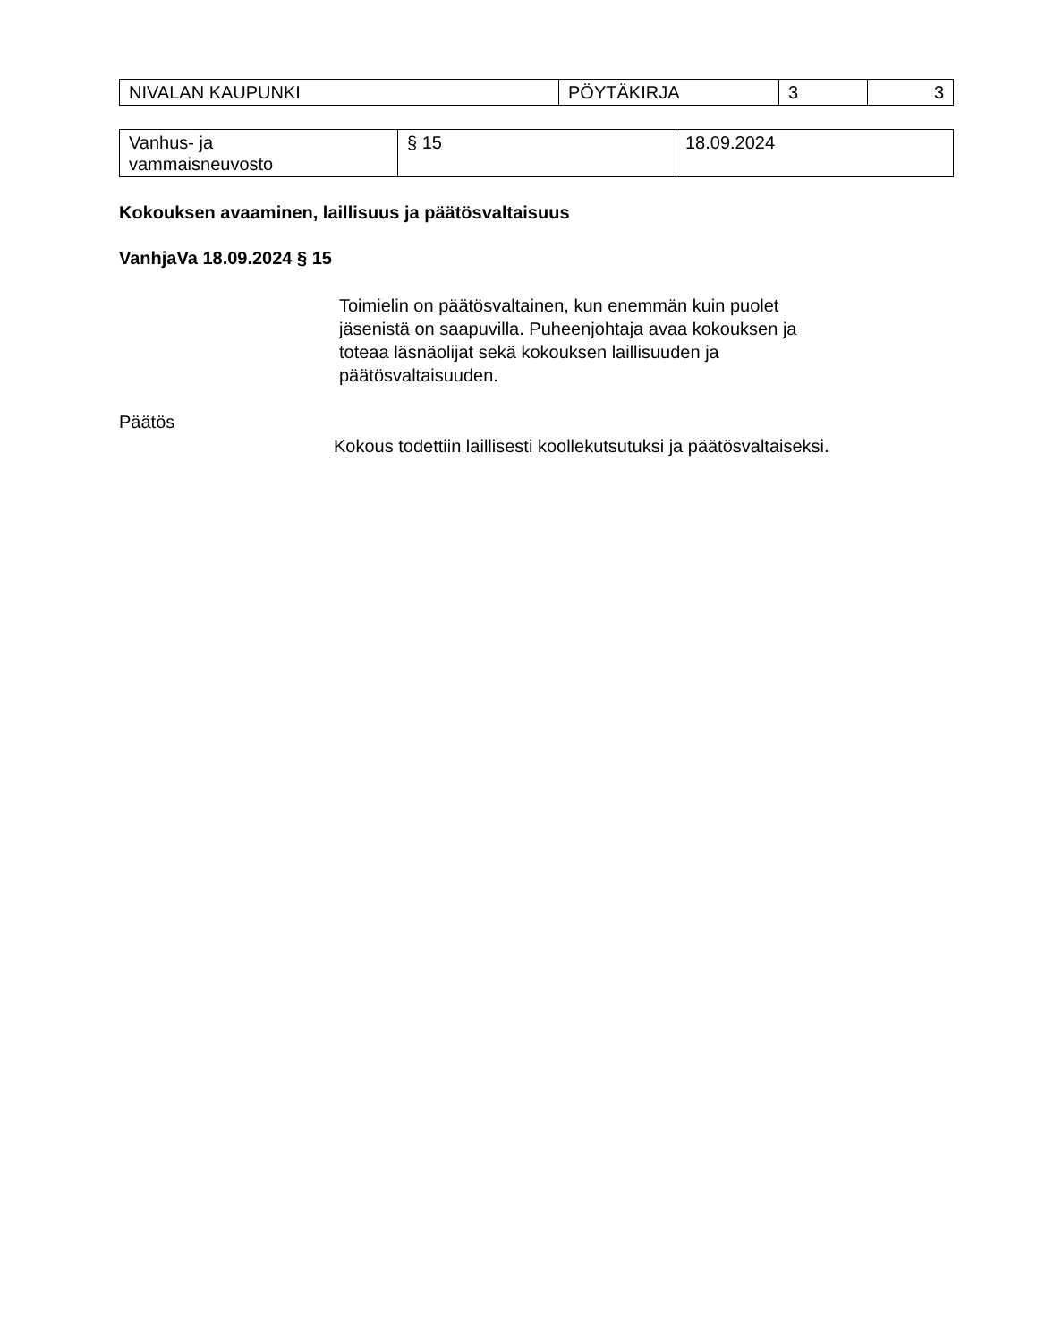| NIVALAN KAUPUNKI | PÖYTÄKIRJA | 3 | 3 |
| Vanhus- ja vammaisneuvosto | § 15 | 18.09.2024 |
Kokouksen avaaminen, laillisuus ja päätösvaltaisuus
VanhjaVa 18.09.2024 § 15
Toimielin on päätösvaltainen, kun enemmän kuin puolet
jäsenistä on saapuvilla. Puheenjohtaja avaa kokouksen ja
toteaa läsnäolijat sekä kokouksen laillisuuden ja
päätösvaltaisuuden.
Päätös
Kokous todettiin laillisesti koollekutsutuksi ja päätösvaltaiseksi.